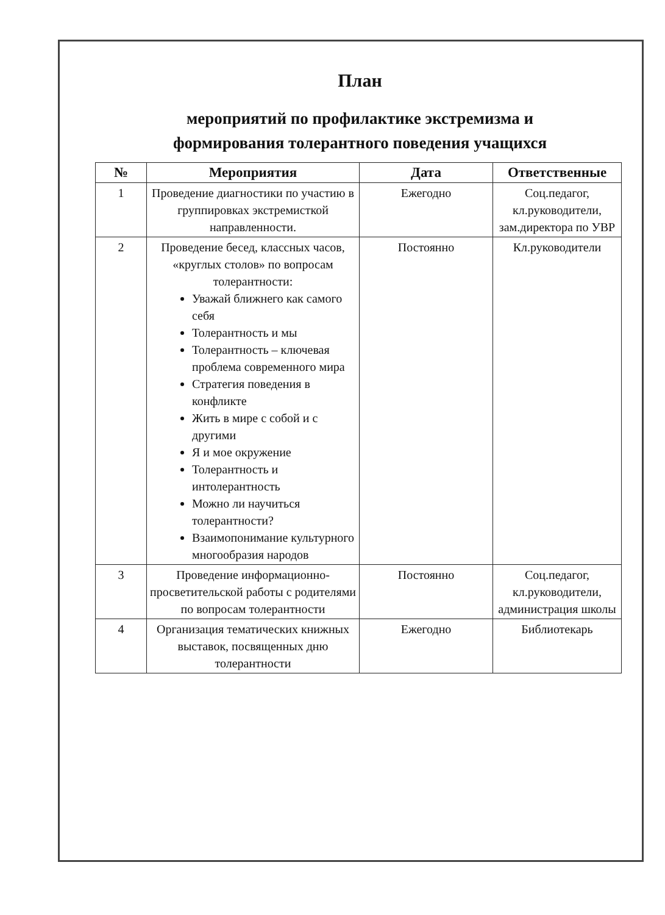План
мероприятий по профилактике экстремизма и
формирования толерантного поведения учащихся
| № | Мероприятия | Дата | Ответственные |
| --- | --- | --- | --- |
| 1 | Проведение диагностики по участию в группировках экстремисткой направленности. | Ежегодно | Соц.педагог, кл.руководители, зам.директора по УВР |
| 2 | Проведение бесед, классных часов, «круглых столов» по вопросам толерантности: Уважай ближнего как самого себя Толерантность и мы Толерантность – ключевая проблема современного мира Стратегия поведения в конфликте Жить в мире с собой и с другими Я и мое окружение Толерантность и интолерантность Можно ли научиться толерантности? Взаимопонимание культурного многообразия народов | Постоянно | Кл.руководители |
| 3 | Проведение информационно-просветительской работы с родителями по вопросам толерантности | Постоянно | Соц.педагог, кл.руководители, администрация школы |
| 4 | Организация тематических книжных выставок, посвященных дню толерантности | Ежегодно | Библиотекарь |